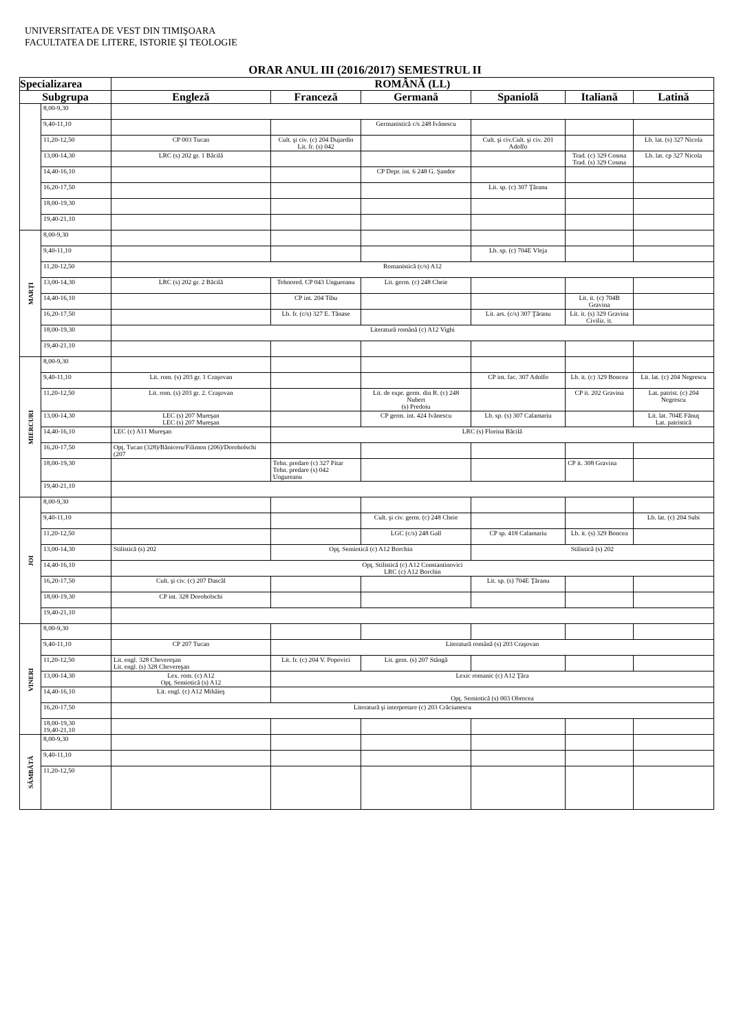UNIVERSITATEA DE VEST DIN TIMIŞOARA
FACULTATEA DE LITERE, ISTORIE ŞI TEOLOGIE
ORAR ANUL III (2016/2017) SEMESTRUL II
| Specializarea | | ROMÂNĂ (LL) | | | | | |
| --- | --- | --- | --- | --- | --- | --- | --- |
| Subgrupa | | Engleză | Franceză | Germană | Spaniolă | Italiană | Latină |
| | 8,00-9,30 | | | | | | |
| | 9,40-11,10 | | | Germanistică c/s 248 Ivănescu | | | |
| | 11,20-12,50 | CP 003 Tucan | Cult. şi civ. (c) 204 Dujardin Lit. fr. (s) 042 | | Cult. şi civ.Cult. şi civ. 201 Adolfo | | Lb. lat. (s) 327 Nicola |
| | 13,00-14,30 | LRC (s) 202 gr. 1 Băcilă | | | | Trad. (c) 329 Cosma Trad. (s) 329 Cosma | Lb. lat. cp 327 Nicola |
| | 14,40-16,10 | | | CP Depr. int. 6 248 G. Şandor | | | |
| | 16,20-17,50 | | | | Lit. sp. (c) 307 Ţăranu | | |
| | 18,00-19,30 | | | | | | |
| | 19,40-21,10 | | | | | | |
| MARŢI | 8,00-9,30 | | | | | | |
| | 9,40-11,10 | | | | Lb. sp. (c) 704E Vleja | | |
| | 11,20-12,50 | Romanistică (c/s) A12 | | | | | |
| | 13,00-14,30 | LRC (s) 202 gr. 2 Băcilă | Tehnored. CP 043 Ungureanu | Lit. germ. (c) 248 Cheie | | | |
| | 14,40-16,10 | | CP int. 204 Tihu | | | Lit. it. (c) 704B Gravina | |
| | 16,20-17,50 | | Lb. fr. (c/s) 327 E. Tănase | | Lit. ars. (c/s) 307 Ţăranu | Lit. it. (s) 329 Gravina Civiliz. it. | |
| | 18,00-19,30 | Literatură română (c) A12 Vighi | | | | | |
| | 19,40-21,10 | | | | | | |
| MIERCURI | 8,00-9,30 | | | | | | |
| | 9,40-11,10 | Lit. rom. (s) 203 gr. 1 Craşovan | | | CP int. fac. 307 Adolfo | Lb. it. (c) 329 Boncea | Lit. lat. (c) 204 Negrescu |
| | 11,20-12,50 | Lit. rom. (s) 203 gr. 2. Craşovan | | Lit. de expr. germ. din R. (c) 248 Nubert (s) Predoiu | | CP it. 202 Gravina | Lat. patrist. (c) 204 Negrescu |
| | 13,00-14,30 | LEC (s) 207 Mureşan LEC (s) 207 Mureşan | | CP germ. int. 424 Ivănescu | Lb. sp. (s) 307 Calamariu | | Lit. lat. 704E Fănuţ Lat. patristică |
| | 14,40-16,10 | LEC (c) A11 Mureşan | LRC (s) Florina Băcilă | | | | |
| | 16,20-17,50 | Opţ. Tucan (328)/Băniceru/Filimon (206)/Doroholschi (207 | | | | | |
| | 18,00-19,30 | | Tehn. predare (c) 327 Pitar Tehn. predare (s) 042 Ungureanu | | | CP it. 308 Gravina | |
| | 19,40-21,10 | | | | | | |
| JOI | 8,00-9,30 | | | | | | |
| | 9,40-11,10 | | | Cult. şi civ. germ. (c) 248 Cheie | | | Lb. lat. (c) 204 Subi |
| | 11,20-12,50 | | | LGC (c/s) 248 Gall | CP sp. 418 Calamariu | Lb. it. (s) 329 Boncea | |
| | 13,00-14,30 | Stilistică (s) 202 | Opţ. Semiotică (c) A12 Borchin | | Stilistică (s) 202 | | |
| | 14,40-16,10 | Opţ. Stilistică (c) A12 Constantinovici LRC (c) A12 Borchin | | | | | |
| | 16,20-17,50 | Cult. şi civ. (c) 207 Dascăl | | | Lit. sp. (s) 704E Ţăranu | | |
| | 18,00-19,30 | CP int. 328 Doroholschi | | | | | |
| | 19,40-21,10 | | | | | | |
| VINERI | 8,00-9,30 | | | | | | |
| | 9,40-11,10 | CP 207 Tucan | Literatură română (s) 203 Craşovan | | | | |
| | 11,20-12,50 | Lit. engl. 328 Chevereşan Lit. engl. (s) 328 Chevereşan | Lit. fr. (c) 204 V. Popovici | Lit. gem. (s) 207 Stângă | | | |
| | 13,00-14,30 | Lex. rom. (c) A12 Opţ. Semiotică (s) A12 | Lexic romanic (c) A12 Ţâra | | | | |
| | 14,40-16,10 | Lit. engl. (c) A12 Mihăieş | Opţ. Semiotică (s) 003 Obrocea | | | | |
| | 16,20-17,50 | Literatură şi interpretare (c) 203 Crăciunescu | | | | | |
| | 18,00-19,30 19,40-21,10 | | | | | | |
| SÂMBĂTĂ | 8,00-9,30 | | | | | | |
| | 9,40-11,10 | | | | | | |
| | 11,20-12,50 | | | | | | |